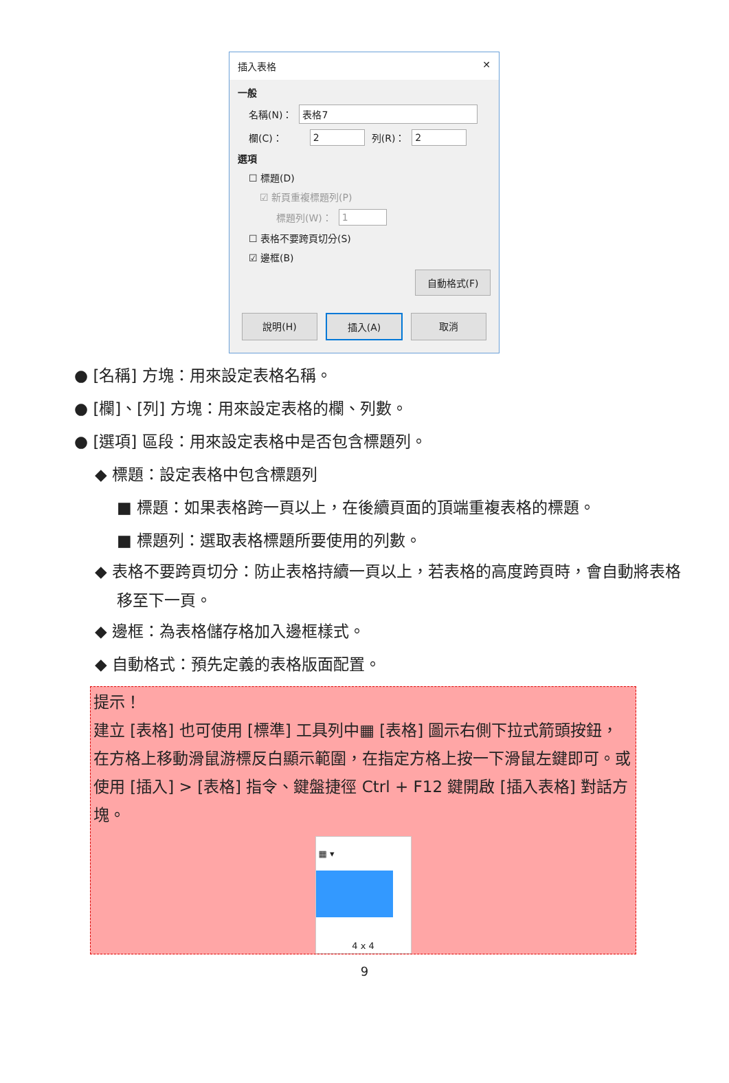插入表格 ✕
一般
名稱(N)： 表格7
欄(C)： 2 列(R)： 2
選項
☐ 標題(D)
☑ 新頁重複標題列(P)
標題列(W)： 1
☐ 表格不要跨頁切分(S)
☑ 邊框(B)
自動格式(F)
說明(H) 插入(A) 取消
● [名稱] 方塊：用來設定表格名稱。
● [欄]、[列] 方塊：用來設定表格的欄、列數。
● [選項] 區段：用來設定表格中是否包含標題列。
◆ 標題：設定表格中包含標題列
■ 標題：如果表格跨一頁以上，在後續頁面的頂端重複表格的標題。
■ 標題列：選取表格標題所要使用的列數。
◆ 表格不要跨頁切分：防止表格持續一頁以上，若表格的高度跨頁時，會自動將表格移至下一頁。
◆ 邊框：為表格儲存格加入邊框樣式。
◆ 自動格式：預先定義的表格版面配置。
提示！
建立 [表格] 也可使用 [標準] 工具列中▦ [表格] 圖示右側下拉式箭頭按鈕，在方格上移動滑鼠游標反白顯示範圍，在指定方格上按一下滑鼠左鍵即可。或使用 [插入] > [表格] 指令、鍵盤捷徑 Ctrl + F12 鍵開啟 [插入表格] 對話方塊。
▦ ▾
4 x 4
9